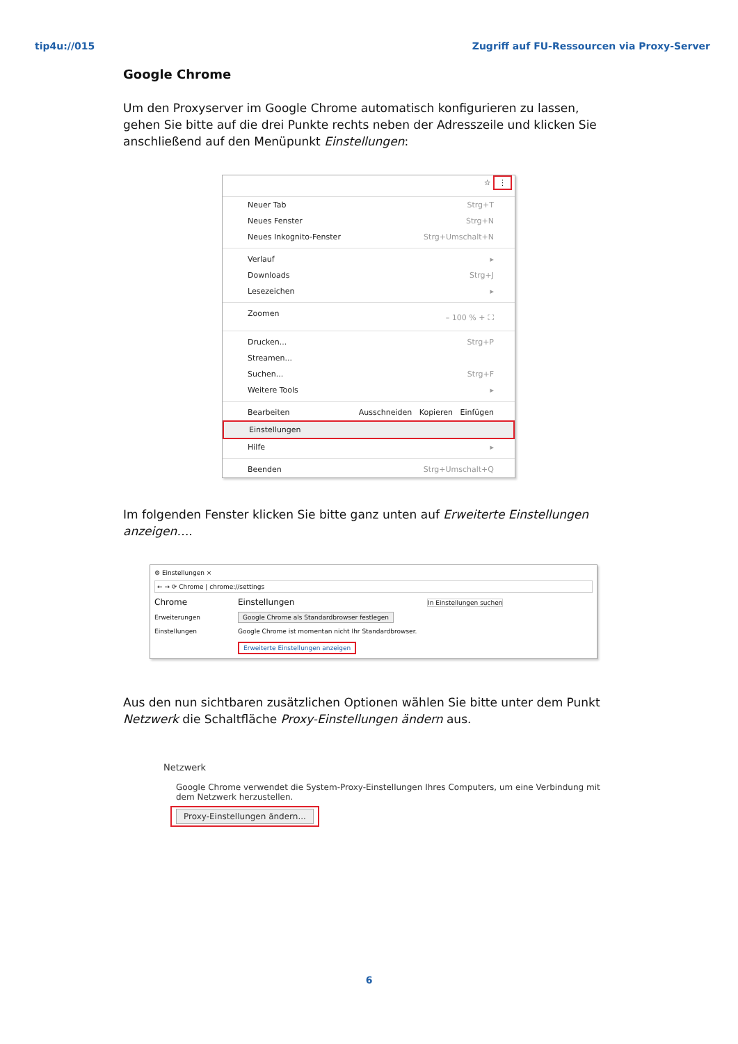tip4u://015 Zugriff auf FU-Ressourcen via Proxy-Server
Google Chrome
Um den Proxyserver im Google Chrome automatisch konfigurieren zu lassen, gehen Sie bitte auf die drei Punkte rechts neben der Adresszeile und klicken Sie anschließend auf den Menüpunkt Einstellungen:
☆ ⋮
Neuer Tab Strg+T
Neues Fenster Strg+N
Neues Inkognito-Fenster Strg+Umschalt+N
Verlauf ▸
Downloads Strg+J
Lesezeichen ▸
Zoomen – 100 % + ⛶
Drucken... Strg+P
Streamen...
Suchen... Strg+F
Weitere Tools ▸
Bearbeiten Ausschneiden Kopieren Einfügen
Einstellungen
Hilfe ▸
Beenden Strg+Umschalt+Q
Im folgenden Fenster klicken Sie bitte ganz unten auf Erweiterte Einstellungen anzeigen….
⚙ Einstellungen ×
← → ⟳ Chrome | chrome://settings
Chrome
Erweiterungen
Einstellungen
Einstellungen In Einstellungen suchen
Google Chrome als Standardbrowser festlegen
Google Chrome ist momentan nicht Ihr Standardbrowser.
Erweiterte Einstellungen anzeigen
Aus den nun sichtbaren zusätzlichen Optionen wählen Sie bitte unter dem Punkt Netzwerk die Schaltfläche Proxy-Einstellungen ändern aus.
Netzwerk
Google Chrome verwendet die System-Proxy-Einstellungen Ihres Computers, um eine Verbindung mit dem Netzwerk herzustellen.
Proxy-Einstellungen ändern...
6